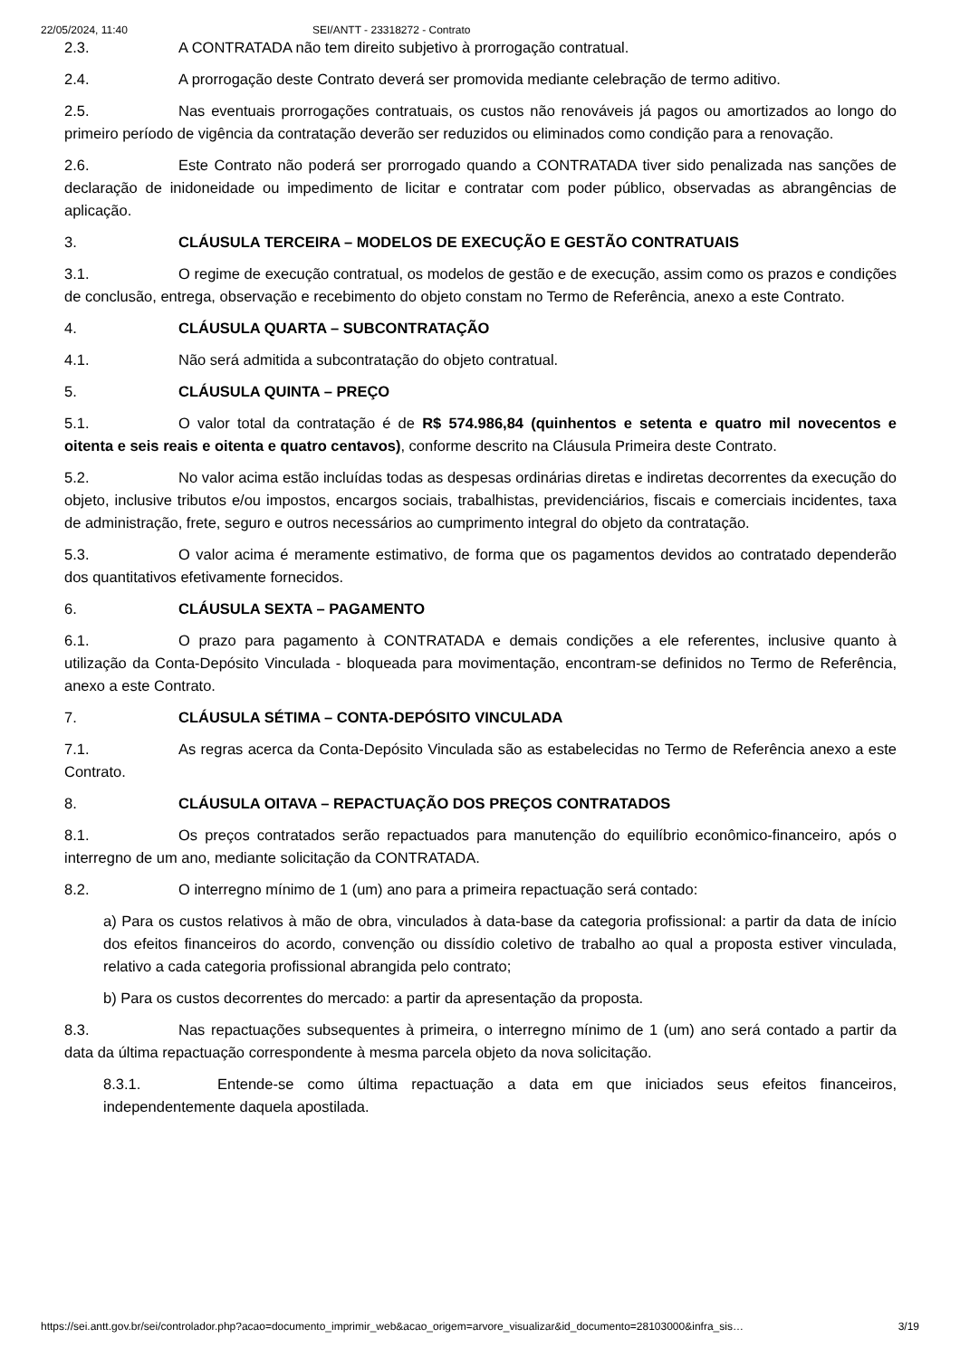22/05/2024, 11:40 SEI/ANTT - 23318272 - Contrato
2.3. A CONTRATADA não tem direito subjetivo à prorrogação contratual.
2.4. A prorrogação deste Contrato deverá ser promovida mediante celebração de termo aditivo.
2.5. Nas eventuais prorrogações contratuais, os custos não renováveis já pagos ou amortizados ao longo do primeiro período de vigência da contratação deverão ser reduzidos ou eliminados como condição para a renovação.
2.6. Este Contrato não poderá ser prorrogado quando a CONTRATADA tiver sido penalizada nas sanções de declaração de inidoneidade ou impedimento de licitar e contratar com poder público, observadas as abrangências de aplicação.
3. CLÁUSULA TERCEIRA – MODELOS DE EXECUÇÃO E GESTÃO CONTRATUAIS
3.1. O regime de execução contratual, os modelos de gestão e de execução, assim como os prazos e condições de conclusão, entrega, observação e recebimento do objeto constam no Termo de Referência, anexo a este Contrato.
4. CLÁUSULA QUARTA – SUBCONTRATAÇÃO
4.1. Não será admitida a subcontratação do objeto contratual.
5. CLÁUSULA QUINTA – PREÇO
5.1. O valor total da contratação é de R$ 574.986,84 (quinhentos e setenta e quatro mil novecentos e oitenta e seis reais e oitenta e quatro centavos), conforme descrito na Cláusula Primeira deste Contrato.
5.2. No valor acima estão incluídas todas as despesas ordinárias diretas e indiretas decorrentes da execução do objeto, inclusive tributos e/ou impostos, encargos sociais, trabalhistas, previdenciários, fiscais e comerciais incidentes, taxa de administração, frete, seguro e outros necessários ao cumprimento integral do objeto da contratação.
5.3. O valor acima é meramente estimativo, de forma que os pagamentos devidos ao contratado dependerão dos quantitativos efetivamente fornecidos.
6. CLÁUSULA SEXTA – PAGAMENTO
6.1. O prazo para pagamento à CONTRATADA e demais condições a ele referentes, inclusive quanto à utilização da Conta-Depósito Vinculada - bloqueada para movimentação, encontram-se definidos no Termo de Referência, anexo a este Contrato.
7. CLÁUSULA SÉTIMA – CONTA-DEPÓSITO VINCULADA
7.1. As regras acerca da Conta-Depósito Vinculada são as estabelecidas no Termo de Referência anexo a este Contrato.
8. CLÁUSULA OITAVA – REPACTUAÇÃO DOS PREÇOS CONTRATADOS
8.1. Os preços contratados serão repactuados para manutenção do equilíbrio econômico-financeiro, após o interregno de um ano, mediante solicitação da CONTRATADA.
8.2. O interregno mínimo de 1 (um) ano para a primeira repactuação será contado:
a) Para os custos relativos à mão de obra, vinculados à data-base da categoria profissional: a partir da data de início dos efeitos financeiros do acordo, convenção ou dissídio coletivo de trabalho ao qual a proposta estiver vinculada, relativo a cada categoria profissional abrangida pelo contrato;
b) Para os custos decorrentes do mercado: a partir da apresentação da proposta.
8.3. Nas repactuações subsequentes à primeira, o interregno mínimo de 1 (um) ano será contado a partir da data da última repactuação correspondente à mesma parcela objeto da nova solicitação.
8.3.1. Entende-se como última repactuação a data em que iniciados seus efeitos financeiros, independentemente daquela apostilada.
https://sei.antt.gov.br/sei/controlador.php?acao=documento_imprimir_web&acao_origem=arvore_visualizar&id_documento=28103000&infra_sis… 3/19